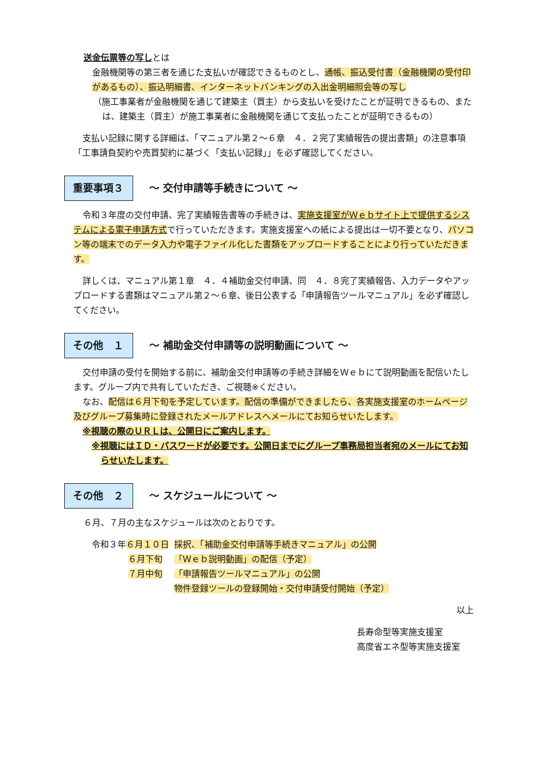送金伝票等の写しとは
金融機関等の第三者を通じた支払いが確認できるものとし、通帳、振込受付書（金融機関の受付印があるもの）、振込明細書、インターネットバンキングの入出金明細照会等の写し
（施工事業者が金融機関を通じて建築主（買主）から支払いを受けたことが証明できるもの、または、建築主（買主）が施工事業者に金融機関を通じて支払ったことが証明できるもの）
支払い記録に関する詳細は、「マニュアル第２～６章　４．２完了実績報告の提出書類」の注意事項「工事請負契約や売買契約に基づく「支払い記録」」を必ず確認してください。
重要事項３
～ 交付申請等手続きについて ～
令和３年度の交付申請、完了実績報告書等の手続きは、実施支援室がＷｅｂサイト上で提供するシステムによる電子申請方式で行っていただきます。実施支援室への紙による提出は一切不要となり、パソコン等の端末でのデータ入力や電子ファイル化した書類をアップロードすることにより行っていただきます。
詳しくは、マニュアル第１章　４．４補助金交付申請、同　４．８完了実績報告、入力データやアップロードする書類はマニュアル第２～６章、後日公表する「申請報告ツールマニュアル」を必ず確認してください。
その他　１
～ 補助金交付申請等の説明動画について ～
交付申請の受付を開始する前に、補助金交付申請等の手続き詳細をＷｅｂにて説明動画を配信いたします。グループ内で共有していただき、ご視聴※ください。
なお、配信は６月下旬を予定しています。配信の準備ができましたら、各実施支援室のホームページ及びグループ募集時に登録されたメールアドレスへメールにてお知らせいたします。
※視聴の際のＵＲＬは、公開日にご案内します。
※視聴にはＩＤ・パスワードが必要です。公開日までにグループ事務局担当者宛のメールにてお知らせいたします。
その他　２
～ スケジュールについて ～
６月、７月の主なスケジュールは次のとおりです。
| 令和３年 ６月１０日 | 採択、「補助金交付申請等手続きマニュアル」の公開 |
| ６月下旬 | 「Ｗｅｂ説明動画」の配信（予定） |
| ７月中旬 | 「申請報告ツールマニュアル」の公開 |
| | 物件登録ツールの登録開始・交付申請受付開始（予定） |
以上
長寿命型等実施支援室
高度省エネ型等実施支援室